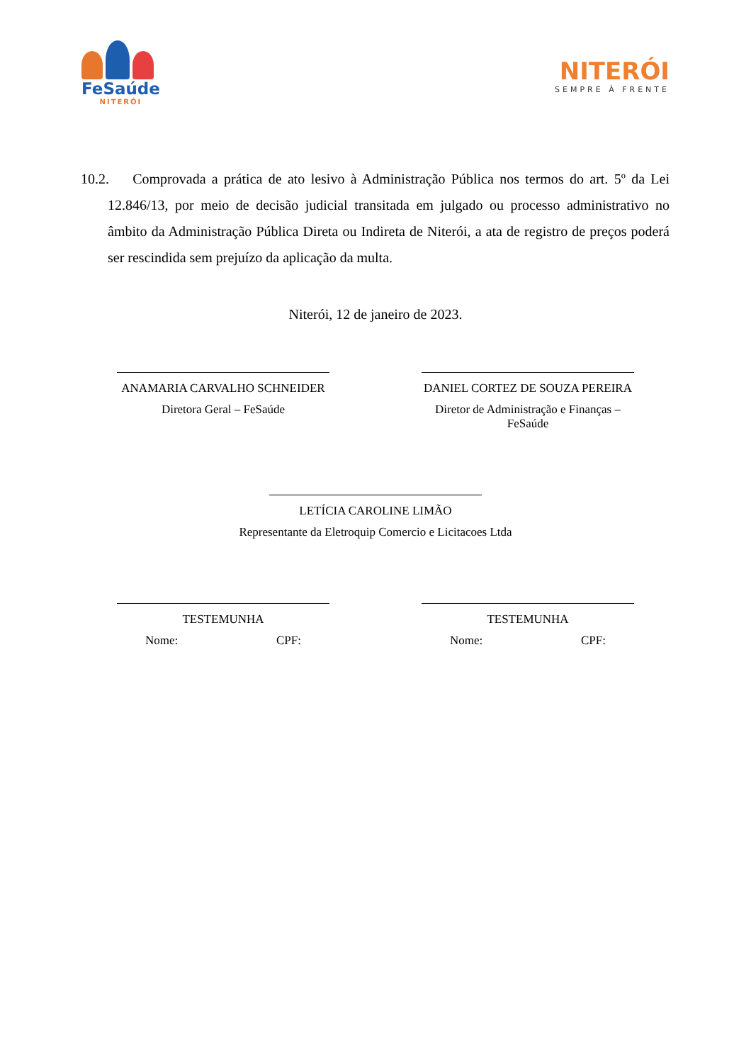FeSaúde
NITERÓI
NITERÓI
SEMPRE À FRENTE
10.2. Comprovada a prática de ato lesivo à Administração Pública nos termos do art. 5º da Lei 12.846/13, por meio de decisão judicial transitada em julgado ou processo administrativo no âmbito da Administração Pública Direta ou Indireta de Niterói, a ata de registro de preços poderá ser rescindida sem prejuízo da aplicação da multa.
Niterói, 12 de janeiro de 2023.
ANAMARIA CARVALHO SCHNEIDER
Diretora Geral – FeSaúde
DANIEL CORTEZ DE SOUZA PEREIRA
Diretor de Administração e Finanças – FeSaúde
LETÍCIA CAROLINE LIMÃO
Representante da Eletroquip Comercio e Licitacoes Ltda
TESTEMUNHA
Nome: CPF:
TESTEMUNHA
Nome: CPF: